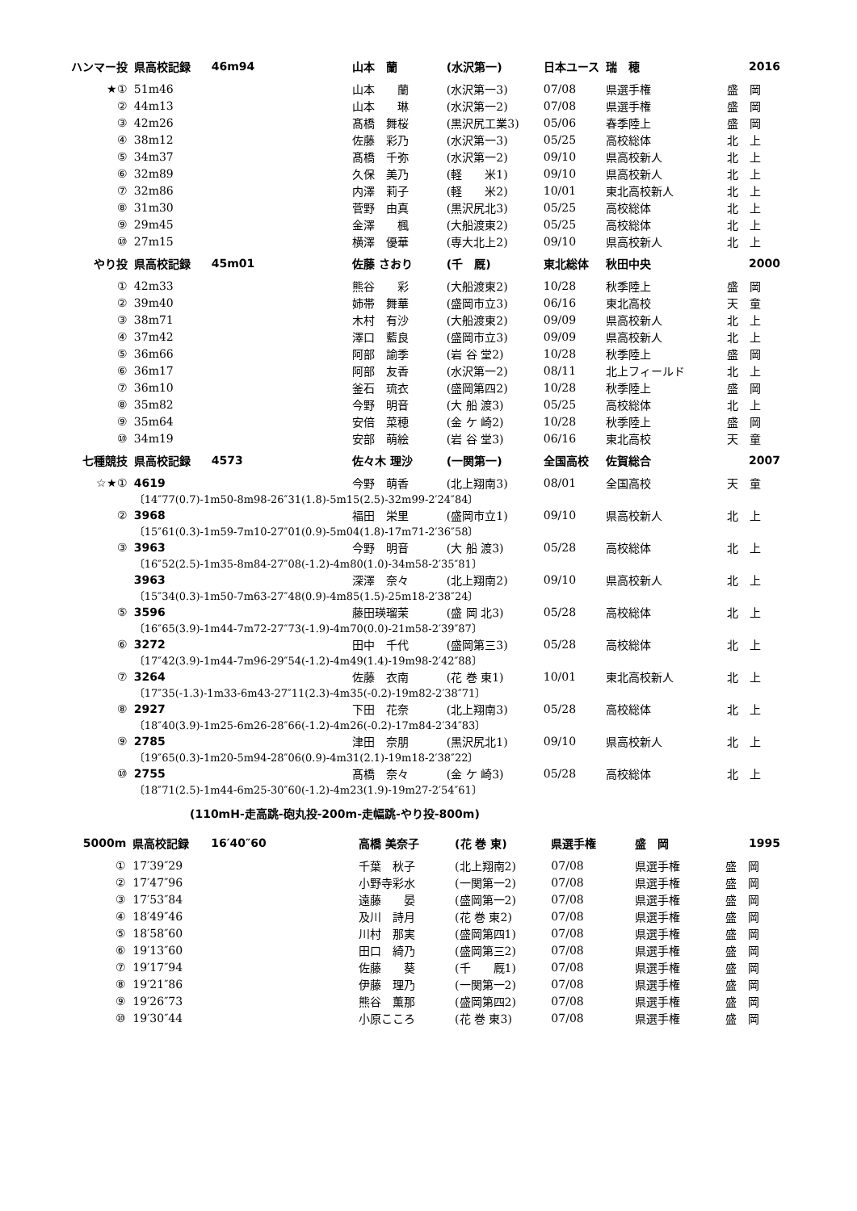| ハンマー投 | 県高校記録 | 46m94 | 山本 蘭 | (水沢第一) | 日本ユース | 瑞 穂 | 2016 |
| ★① | 51m46 | | 山本 蘭 | (水沢第一3) | 07/08 | 県選手権 | 盛 岡 |
| ② | 44m13 | | 山本 琳 | (水沢第一2) | 07/08 | 県選手権 | 盛 岡 |
| ③ | 42m26 | | 髙橋 舞桜 | (黒沢尻工業3) | 05/06 | 春季陸上 | 盛 岡 |
| ④ | 38m12 | | 佐藤 彩乃 | (水沢第一3) | 05/25 | 高校総体 | 北 上 |
| ⑤ | 34m37 | | 髙橋 千弥 | (水沢第一2) | 09/10 | 県高校新人 | 北 上 |
| ⑥ | 32m89 | | 久保 美乃 | (軽 米1) | 09/10 | 県高校新人 | 北 上 |
| ⑦ | 32m86 | | 内澤 莉子 | (軽 米2) | 10/01 | 東北高校新人 | 北 上 |
| ⑧ | 31m30 | | 菅野 由真 | (黒沢尻北3) | 05/25 | 高校総体 | 北 上 |
| ⑨ | 29m45 | | 金澤 楓 | (大船渡東2) | 05/25 | 高校総体 | 北 上 |
| ⑩ | 27m15 | | 横澤 優華 | (専大北上2) | 09/10 | 県高校新人 | 北 上 |
| やり投 | 県高校記録 | 45m01 | 佐藤 さおり | (千 厩) | 東北総体 | 秋田中央 | 2000 |
| ① | 42m33 | | 熊谷 彩 | (大船渡東2) | 10/28 | 秋季陸上 | 盛 岡 |
| ② | 39m40 | | 姉帯 舞華 | (盛岡市立3) | 06/16 | 東北高校 | 天 童 |
| ③ | 38m71 | | 木村 有沙 | (大船渡東2) | 09/09 | 県高校新人 | 北 上 |
| ④ | 37m42 | | 澤口 藍良 | (盛岡市立3) | 09/09 | 県高校新人 | 北 上 |
| ⑤ | 36m66 | | 阿部 諭季 | (岩 谷 堂2) | 10/28 | 秋季陸上 | 盛 岡 |
| ⑥ | 36m17 | | 阿部 友香 | (水沢第一2) | 08/11 | 北上フィールド | 北 上 |
| ⑦ | 36m10 | | 釜石 琉衣 | (盛岡第四2) | 10/28 | 秋季陸上 | 盛 岡 |
| ⑧ | 35m82 | | 今野 明音 | (大 船 渡3) | 05/25 | 高校総体 | 北 上 |
| ⑨ | 35m64 | | 安倍 菜穂 | (金 ケ 崎2) | 10/28 | 秋季陸上 | 盛 岡 |
| ⑩ | 34m19 | | 安部 萌絵 | (岩 谷 堂3) | 06/16 | 東北高校 | 天 童 |
| 七種競技 | 県高校記録 | 4573 | 佐々木 理沙 | (一関第一) | 全国高校 | 佐賀総合 | 2007 |
| ☆★① | 4619 | | 今野 萌香 | (北上翔南3) | 08/01 | 全国高校 | 天 童 |
| | 〔14″77(0.7)-1m50-8m98-26″31(1.8)-5m15(2.5)-32m99-2′24″84〕 | | | | | | |
| ② | 3968 | | 福田 栄里 | (盛岡市立1) | 09/10 | 県高校新人 | 北 上 |
| | 〔15″61(0.3)-1m59-7m10-27″01(0.9)-5m04(1.8)-17m71-2′36″58〕 | | | | | | |
| ③ | 3963 | | 今野 明音 | (大 船 渡3) | 05/28 | 高校総体 | 北 上 |
| | 〔16″52(2.5)-1m35-8m84-27″08(-1.2)-4m80(1.0)-34m58-2′35″81〕 | | | | | | |
| | 3963 | | 深澤 奈々 | (北上翔南2) | 09/10 | 県高校新人 | 北 上 |
| | 〔15″34(0.3)-1m50-7m63-27″48(0.9)-4m85(1.5)-25m18-2′38″24〕 | | | | | | |
| ⑤ | 3596 | | 藤田瑛瑠茉 | (盛 岡 北3) | 05/28 | 高校総体 | 北 上 |
| | 〔16″65(3.9)-1m44-7m72-27″73(-1.9)-4m70(0.0)-21m58-2′39″87〕 | | | | | | |
| ⑥ | 3272 | | 田中 千代 | (盛岡第三3) | 05/28 | 高校総体 | 北 上 |
| | 〔17″42(3.9)-1m44-7m96-29″54(-1.2)-4m49(1.4)-19m98-2′42″88〕 | | | | | | |
| ⑦ | 3264 | | 佐藤 衣南 | (花 巻 東1) | 10/01 | 東北高校新人 | 北 上 |
| | 〔17″35(-1.3)-1m33-6m43-27″11(2.3)-4m35(-0.2)-19m82-2′38″71〕 | | | | | | |
| ⑧ | 2927 | | 下田 花奈 | (北上翔南3) | 05/28 | 高校総体 | 北 上 |
| | 〔18″40(3.9)-1m25-6m26-28″66(-1.2)-4m26(-0.2)-17m84-2′34″83〕 | | | | | | |
| ⑨ | 2785 | | 津田 奈朋 | (黒沢尻北1) | 09/10 | 県高校新人 | 北 上 |
| | 〔19″65(0.3)-1m20-5m94-28″06(0.9)-4m31(2.1)-19m18-2′38″22〕 | | | | | | |
| ⑩ | 2755 | | 髙橋 奈々 | (金 ケ 崎3) | 05/28 | 高校総体 | 北 上 |
| | 〔18″71(2.5)-1m44-6m25-30″60(-1.2)-4m23(1.9)-19m27-2′54″61〕 | | | | | | |
(110mH-走高跳-砲丸投-200m-走幅跳-やり投-800m)
| 5000m | 県高校記録 | 16′40″60 | 高橋 美奈子 | (花 巻 東) | 県選手権 | 盛 岡 | 1995 |
| ① | 17′39″29 | | 千葉 秋子 | (北上翔南2) | 07/08 | 県選手権 | 盛 岡 |
| ② | 17′47″96 | | 小野寺彩水 | (一関第一2) | 07/08 | 県選手権 | 盛 岡 |
| ③ | 17′53″84 | | 遠藤 晏 | (盛岡第一2) | 07/08 | 県選手権 | 盛 岡 |
| ④ | 18′49″46 | | 及川 詩月 | (花 巻 東2) | 07/08 | 県選手権 | 盛 岡 |
| ⑤ | 18′58″60 | | 川村 那実 | (盛岡第四1) | 07/08 | 県選手権 | 盛 岡 |
| ⑥ | 19′13″60 | | 田口 綺乃 | (盛岡第三2) | 07/08 | 県選手権 | 盛 岡 |
| ⑦ | 19′17″94 | | 佐藤 葵 | (千 厩1) | 07/08 | 県選手権 | 盛 岡 |
| ⑧ | 19′21″86 | | 伊藤 理乃 | (一関第一2) | 07/08 | 県選手権 | 盛 岡 |
| ⑨ | 19′26″73 | | 熊谷 薫那 | (盛岡第四2) | 07/08 | 県選手権 | 盛 岡 |
| ⑩ | 19′30″44 | | 小原こころ | (花 巻 東3) | 07/08 | 県選手権 | 盛 岡 |